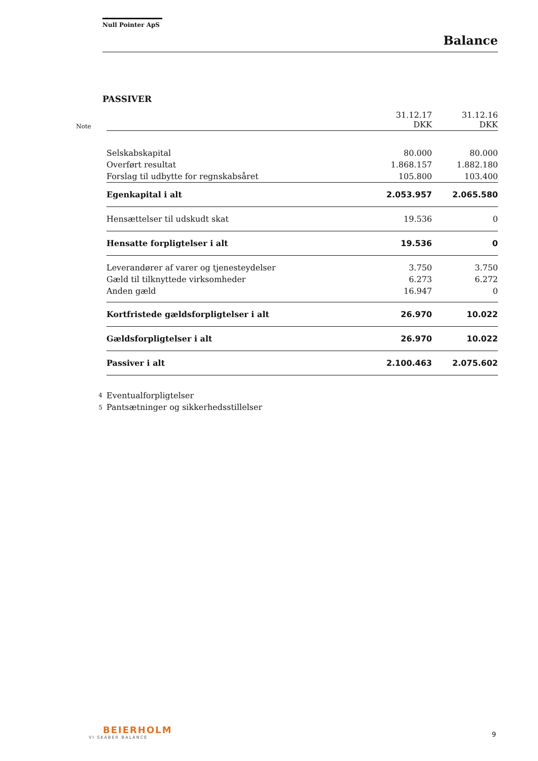Null Pointer ApS
Balance
PASSIVER
| Note | | 31.12.17 DKK | 31.12.16 DKK |
| | Selskabskapital | 80.000 | 80.000 |
| | Overført resultat | 1.868.157 | 1.882.180 |
| | Forslag til udbytte for regnskabsåret | 105.800 | 103.400 |
| | Egenkapital i alt | 2.053.957 | 2.065.580 |
| | Hensættelser til udskudt skat | 19.536 | 0 |
| | Hensatte forpligtelser i alt | 19.536 | 0 |
| | Leverandører af varer og tjenesteydelser | 3.750 | 3.750 |
| | Gæld til tilknyttede virksomheder | 6.273 | 6.272 |
| | Anden gæld | 16.947 | 0 |
| | Kortfristede gældsforpligtelser i alt | 26.970 | 10.022 |
| | Gældsforpligtelser i alt | 26.970 | 10.022 |
| | Passiver i alt | 2.100.463 | 2.075.602 |
| 4 | Eventualforpligtelser | | |
| 5 | Pantsætninger og sikkerhedsstillelser | | |
BEIERHOLM
VI SKABER BALANCE
9